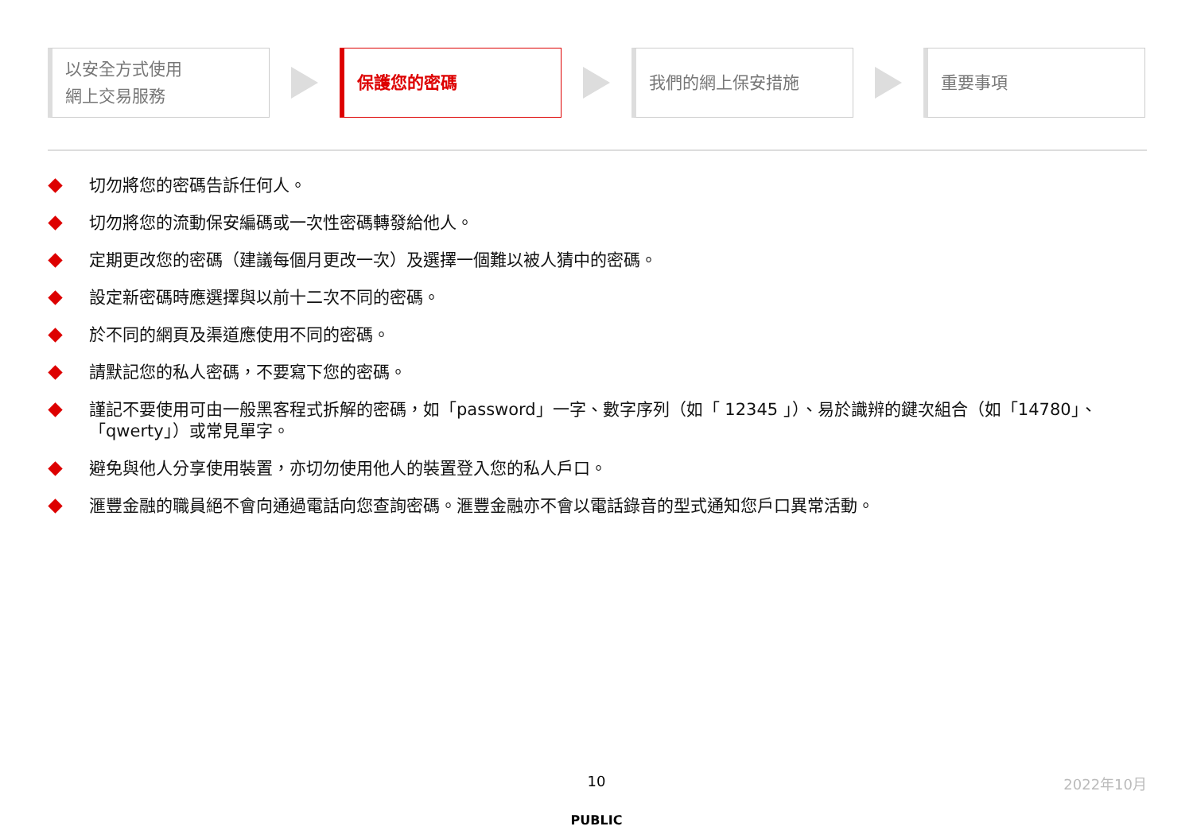以安全方式使用
網上交易服務
保護您的密碼 我們的網上保安措施 重要事項
切勿將您的密碼告訴任何人。
切勿將您的流動保安編碼或一次性密碼轉發給他人。
定期更改您的密碼（建議每個月更改一次）及選擇一個難以被人猜中的密碼。
設定新密碼時應選擇與以前十二次不同的密碼。
於不同的網頁及渠道應使用不同的密碼。
請默記您的私人密碼，不要寫下您的密碼。
謹記不要使用可由一般黑客程式拆解的密碼，如「password」一字、數字序列（如「 12345 」）、易於識辨的鍵次組合（如「14780」、「qwerty」）或常見單字。
避免與他人分享使用裝置，亦切勿使用他人的裝置登入您的私人戶口。
滙豐金融的職員絕不會向通過電話向您查詢密碼。滙豐金融亦不會以電話錄音的型式通知您戶口異常活動。
10 2022年10月
PUBLIC